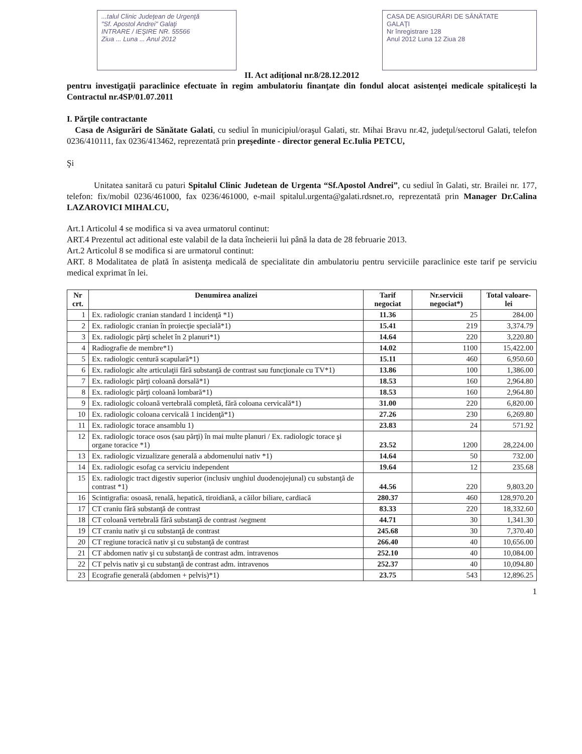...talul Clinic Judeţean de Urgenţă
"Sf. Apostol Andrei" Galaţi
INTRARE / IEŞIRE NR. 55566
Ziua ... Luna ... Anul 2012
CASA DE ASIGURĂRI DE SĂNĂTATE
GALAŢI
Nr înregistrare 128
Anul 2012 Luna 12 Ziua 28
II. Act adiţional nr.8/28.12.2012
pentru investigaţii paraclinice efectuate în regim ambulatoriu finanţate din fondul alocat asistenţei medicale spitaliceşti la Contractul nr.4SP/01.07.2011
I. Părţile contractante
Casa de Asigurări de Sănătate Galati, cu sediul în municipiul/oraşul Galati, str. Mihai Bravu nr.42, judeţul/sectorul Galati, telefon 0236/410111, fax 0236/413462, reprezentată prin preşedinte - director general Ec.Iulia PETCU,
Şi
Unitatea sanitară cu paturi Spitalul Clinic Judetean de Urgenta “Sf.Apostol Andrei”, cu sediul în Galati, str. Brailei nr. 177, telefon: fix/mobil 0236/461000, fax 0236/461000, e-mail spitalul.urgenta@galati.rdsnet.ro, reprezentată prin Manager Dr.Calina LAZAROVICI MIHALCU,
Art.1 Articolul 4 se modifica si va avea urmatorul continut:
ART.4 Prezentul act aditional este valabil de la data încheierii lui până la data de 28 februarie 2013.
Art.2 Articolul 8 se modifica si are urmatorul continut:
ART. 8 Modalitatea de plată în asistenţa medicală de specialitate din ambulatoriu pentru serviciile paraclinice este tarif pe serviciu medical exprimat în lei.
| Nr crt. | Denumirea analizei | Tarif negociat | Nr.servicii negociat*) | Total valoare-lei |
| --- | --- | --- | --- | --- |
| 1 | Ex. radiologic cranian standard 1 incidenţă *1) | 11.36 | 25 | 284.00 |
| 2 | Ex. radiologic cranian în proiecţie specială*1) | 15.41 | 219 | 3,374.79 |
| 3 | Ex. radiologic părţi schelet în 2 planuri*1) | 14.64 | 220 | 3,220.80 |
| 4 | Radiografie de membre*1) | 14.02 | 1100 | 15,422.00 |
| 5 | Ex. radiologic centură scapulară*1) | 15.11 | 460 | 6,950.60 |
| 6 | Ex. radiologic alte articulaţii fără substanţă de contrast sau funcţionale cu TV*1) | 13.86 | 100 | 1,386.00 |
| 7 | Ex. radiologic părţi coloană dorsală*1) | 18.53 | 160 | 2,964.80 |
| 8 | Ex. radiologic părţi coloană lombară*1) | 18.53 | 160 | 2,964.80 |
| 9 | Ex. radiologic coloană vertebrală completă, fără coloana cervicală*1) | 31.00 | 220 | 6,820.00 |
| 10 | Ex. radiologic coloana cervicală 1 incidenţă*1) | 27.26 | 230 | 6,269.80 |
| 11 | Ex. radiologic torace ansamblu 1) | 23.83 | 24 | 571.92 |
| 12 | Ex. radiologic torace osos (sau părţi) în mai multe planuri / Ex. radiologic torace şi organe toracice *1) | 23.52 | 1200 | 28,224.00 |
| 13 | Ex. radiologic vizualizare generală a abdomenului nativ *1) | 14.64 | 50 | 732.00 |
| 14 | Ex. radiologic esofag ca serviciu independent | 19.64 | 12 | 235.68 |
| 15 | Ex. radiologic tract digestiv superior (inclusiv unghiul duodenojejunal) cu substanţă de contrast *1) | 44.56 | 220 | 9,803.20 |
| 16 | Scintigrafia: osoasă, renală, hepatică, tiroidiană, a căilor biliare, cardiacă | 280.37 | 460 | 128,970.20 |
| 17 | CT craniu fără substanţă de contrast | 83.33 | 220 | 18,332.60 |
| 18 | CT coloană vertebrală fără substanţă de contrast /segment | 44.71 | 30 | 1,341.30 |
| 19 | CT craniu nativ şi cu substanţă de contrast | 245.68 | 30 | 7,370.40 |
| 20 | CT regiune toracică nativ şi cu substanţă de contrast | 266.40 | 40 | 10,656.00 |
| 21 | CT abdomen nativ şi cu substanţă de contrast adm. intravenos | 252.10 | 40 | 10,084.00 |
| 22 | CT pelvis nativ şi cu substanţă de contrast adm. intravenos | 252.37 | 40 | 10,094.80 |
| 23 | Ecografie generală (abdomen + pelvis)*1) | 23.75 | 543 | 12,896.25 |
1